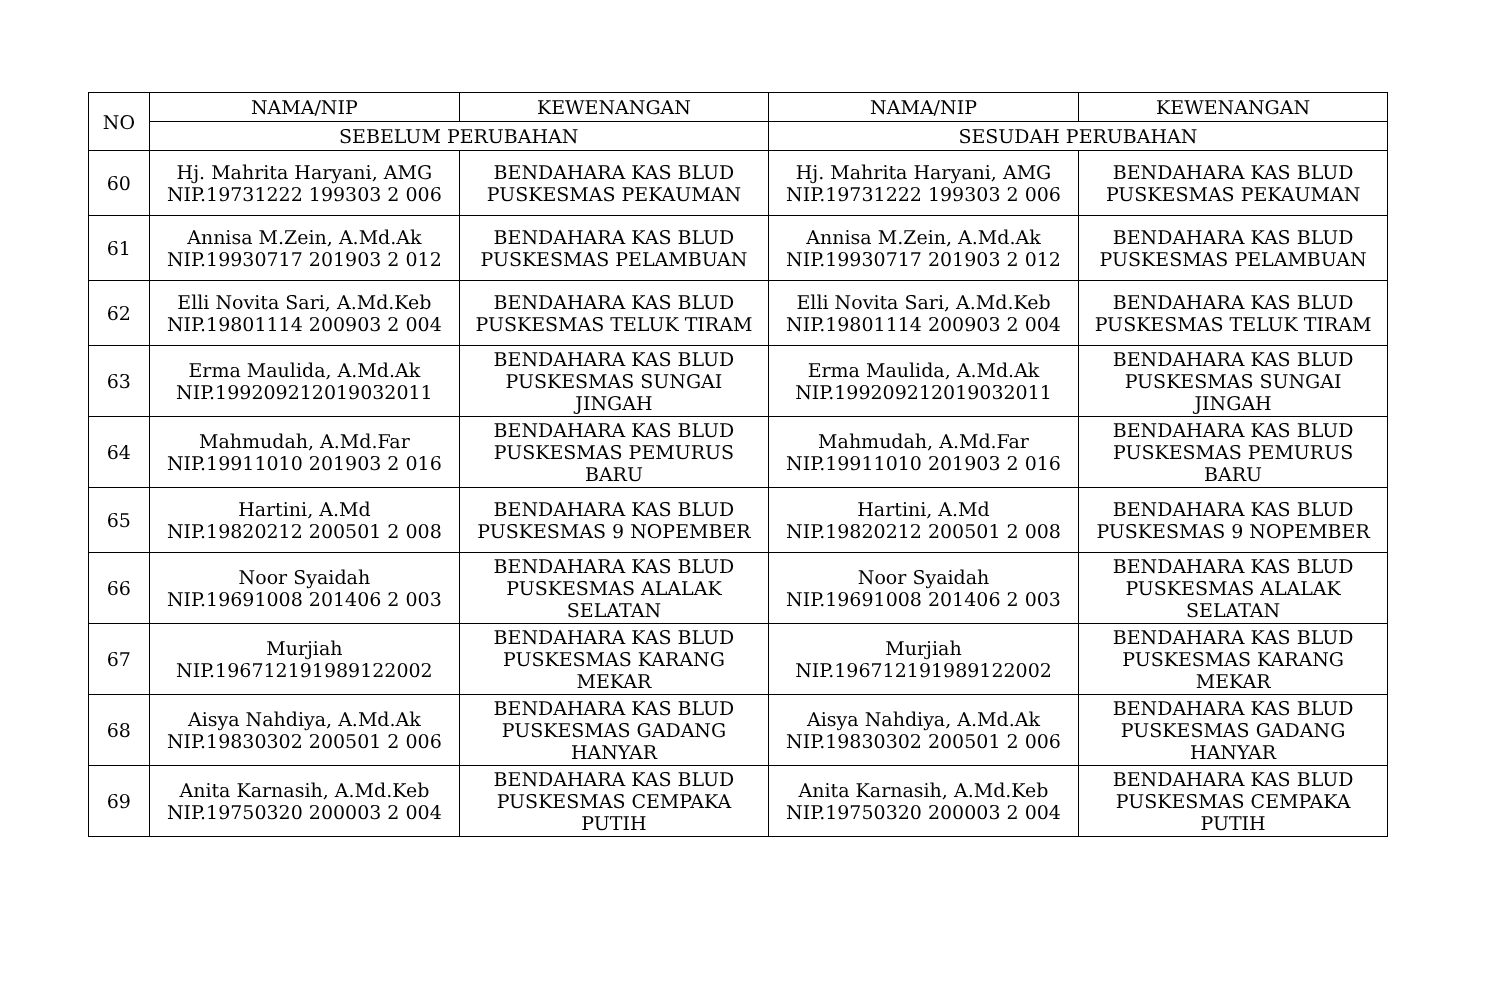| NO | NAMA/NIP | KEWENANGAN | NAMA/NIP | KEWENANGAN |
| --- | --- | --- | --- | --- |
| | SEBELUM PERUBAHAN | | SESUDAH PERUBAHAN | |
| 60 | Hj. Mahrita Haryani, AMG NIP.19731222 199303 2 006 | BENDAHARA KAS BLUD PUSKESMAS PEKAUMAN | Hj. Mahrita Haryani, AMG NIP.19731222 199303 2 006 | BENDAHARA KAS BLUD PUSKESMAS PEKAUMAN |
| 61 | Annisa M.Zein, A.Md.Ak NIP.19930717 201903 2 012 | BENDAHARA KAS BLUD PUSKESMAS PELAMBUAN | Annisa M.Zein, A.Md.Ak NIP.19930717 201903 2 012 | BENDAHARA KAS BLUD PUSKESMAS PELAMBUAN |
| 62 | Elli Novita Sari, A.Md.Keb NIP.19801114 200903 2 004 | BENDAHARA KAS BLUD PUSKESMAS TELUK TIRAM | Elli Novita Sari, A.Md.Keb NIP.19801114 200903 2 004 | BENDAHARA KAS BLUD PUSKESMAS TELUK TIRAM |
| 63 | Erma Maulida, A.Md.Ak NIP.199209212019032011 | BENDAHARA KAS BLUD PUSKESMAS SUNGAI JINGAH | Erma Maulida, A.Md.Ak NIP.199209212019032011 | BENDAHARA KAS BLUD PUSKESMAS SUNGAI JINGAH |
| 64 | Mahmudah, A.Md.Far NIP.19911010 201903 2 016 | BENDAHARA KAS BLUD PUSKESMAS PEMURUS BARU | Mahmudah, A.Md.Far NIP.19911010 201903 2 016 | BENDAHARA KAS BLUD PUSKESMAS PEMURUS BARU |
| 65 | Hartini, A.Md NIP.19820212 200501 2 008 | BENDAHARA KAS BLUD PUSKESMAS 9 NOPEMBER | Hartini, A.Md NIP.19820212 200501 2 008 | BENDAHARA KAS BLUD PUSKESMAS 9 NOPEMBER |
| 66 | Noor Syaidah NIP.19691008 201406 2 003 | BENDAHARA KAS BLUD PUSKESMAS ALALAK SELATAN | Noor Syaidah NIP.19691008 201406 2 003 | BENDAHARA KAS BLUD PUSKESMAS ALALAK SELATAN |
| 67 | Murjiah NIP.196712191989122002 | BENDAHARA KAS BLUD PUSKESMAS KARANG MEKAR | Murjiah NIP.196712191989122002 | BENDAHARA KAS BLUD PUSKESMAS KARANG MEKAR |
| 68 | Aisya Nahdiya, A.Md.Ak NIP.19830302 200501 2 006 | BENDAHARA KAS BLUD PUSKESMAS GADANG HANYAR | Aisya Nahdiya, A.Md.Ak NIP.19830302 200501 2 006 | BENDAHARA KAS BLUD PUSKESMAS GADANG HANYAR |
| 69 | Anita Karnasih, A.Md.Keb NIP.19750320 200003 2 004 | BENDAHARA KAS BLUD PUSKESMAS CEMPAKA PUTIH | Anita Karnasih, A.Md.Keb NIP.19750320 200003 2 004 | BENDAHARA KAS BLUD PUSKESMAS CEMPAKA PUTIH |